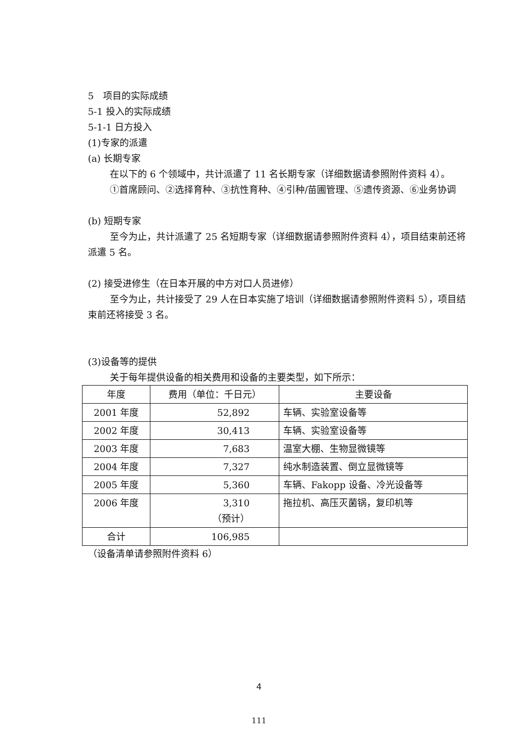5　项目的实际成绩
5-1 投入的实际成绩
5-1-1 日方投入
(1)专家的派遣
(a) 长期专家
在以下的 6 个领域中，共计派遣了 11 名长期专家（详细数据请参照附件资料 4）。
①首席顾问、②选择育种、③抗性育种、④引种/苗圃管理、⑤遗传资源、⑥业务协调
(b) 短期专家
至今为止，共计派遣了 25 名短期专家（详细数据请参照附件资料 4），项目结束前还将派遣 5 名。
(2) 接受进修生（在日本开展的中方对口人员进修）
至今为止，共计接受了 29 人在日本实施了培训（详细数据请参照附件资料 5），项目结束前还将接受 3 名。
(3)设备等的提供
关于每年提供设备的相关费用和设备的主要类型，如下所示：
| 年度 | 费用（单位：千日元） | 主要设备 |
| 2001 年度 | 52,892 | 车辆、实验室设备等 |
| 2002 年度 | 30,413 | 车辆、实验室设备等 |
| 2003 年度 | 7,683 | 温室大棚、生物显微镜等 |
| 2004 年度 | 7,327 | 纯水制造装置、倒立显微镜等 |
| 2005 年度 | 5,360 | 车辆、Fakopp 设备、冷光设备等 |
| 2006 年度 | 3,310 （预计） | 拖拉机、高压灭菌锅，复印机等 |
| 合计 | 106,985 | |
（设备清单请参照附件资料 6）
4
111